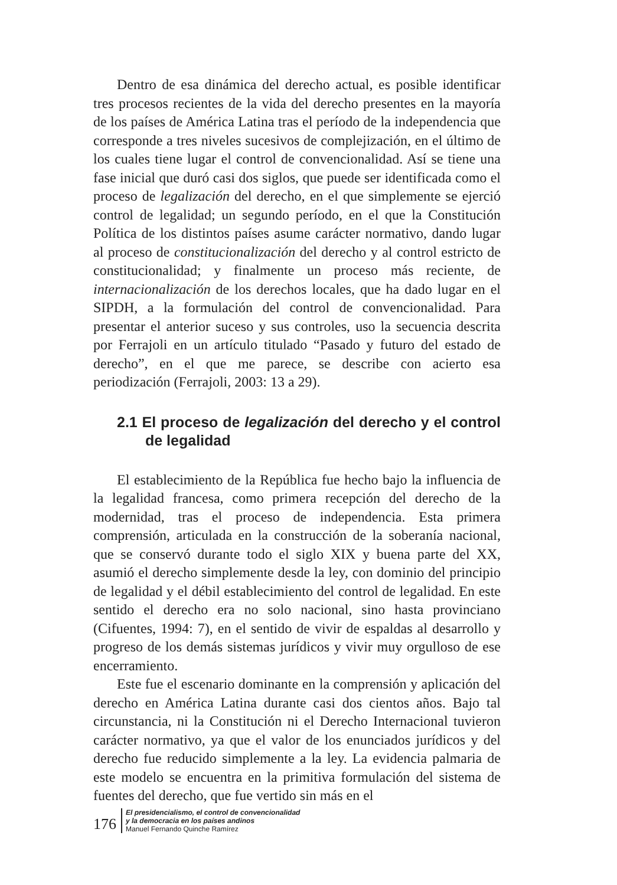Dentro de esa dinámica del derecho actual, es posible identificar tres procesos recientes de la vida del derecho presentes en la mayoría de los países de América Latina tras el período de la independencia que corresponde a tres niveles sucesivos de complejización, en el último de los cuales tiene lugar el control de convencionalidad. Así se tiene una fase inicial que duró casi dos siglos, que puede ser identificada como el proceso de legalización del derecho, en el que simplemente se ejerció control de legalidad; un segundo período, en el que la Constitución Política de los distintos países asume carácter normativo, dando lugar al proceso de constitucionalización del derecho y al control estricto de constitucionalidad; y finalmente un proceso más reciente, de internacionalización de los derechos locales, que ha dado lugar en el SIPDH, a la formulación del control de convencionalidad. Para presentar el anterior suceso y sus controles, uso la secuencia descrita por Ferrajoli en un artículo titulado “Pasado y futuro del estado de derecho”, en el que me parece, se describe con acierto esa periodización (Ferrajoli, 2003: 13 a 29).
2.1 El proceso de legalización del derecho y el control de legalidad
El establecimiento de la República fue hecho bajo la influencia de la legalidad francesa, como primera recepción del derecho de la modernidad, tras el proceso de independencia. Esta primera comprensión, articulada en la construcción de la soberanía nacional, que se conservó durante todo el siglo XIX y buena parte del XX, asumió el derecho simplemente desde la ley, con dominio del principio de legalidad y el débil establecimiento del control de legalidad. En este sentido el derecho era no solo nacional, sino hasta provinciano (Cifuentes, 1994: 7), en el sentido de vivir de espaldas al desarrollo y progreso de los demás sistemas jurídicos y vivir muy orgulloso de ese encerramiento.
Este fue el escenario dominante en la comprensión y aplicación del derecho en América Latina durante casi dos cientos años. Bajo tal circunstancia, ni la Constitución ni el Derecho Internacional tuvieron carácter normativo, ya que el valor de los enunciados jurídicos y del derecho fue reducido simplemente a la ley. La evidencia palmaria de este modelo se encuentra en la primitiva formulación del sistema de fuentes del derecho, que fue vertido sin más en el
176
El presidencialismo, el control de convencionalidad
y la democracia en los países andinos
Manuel Fernando Quinche Ramírez